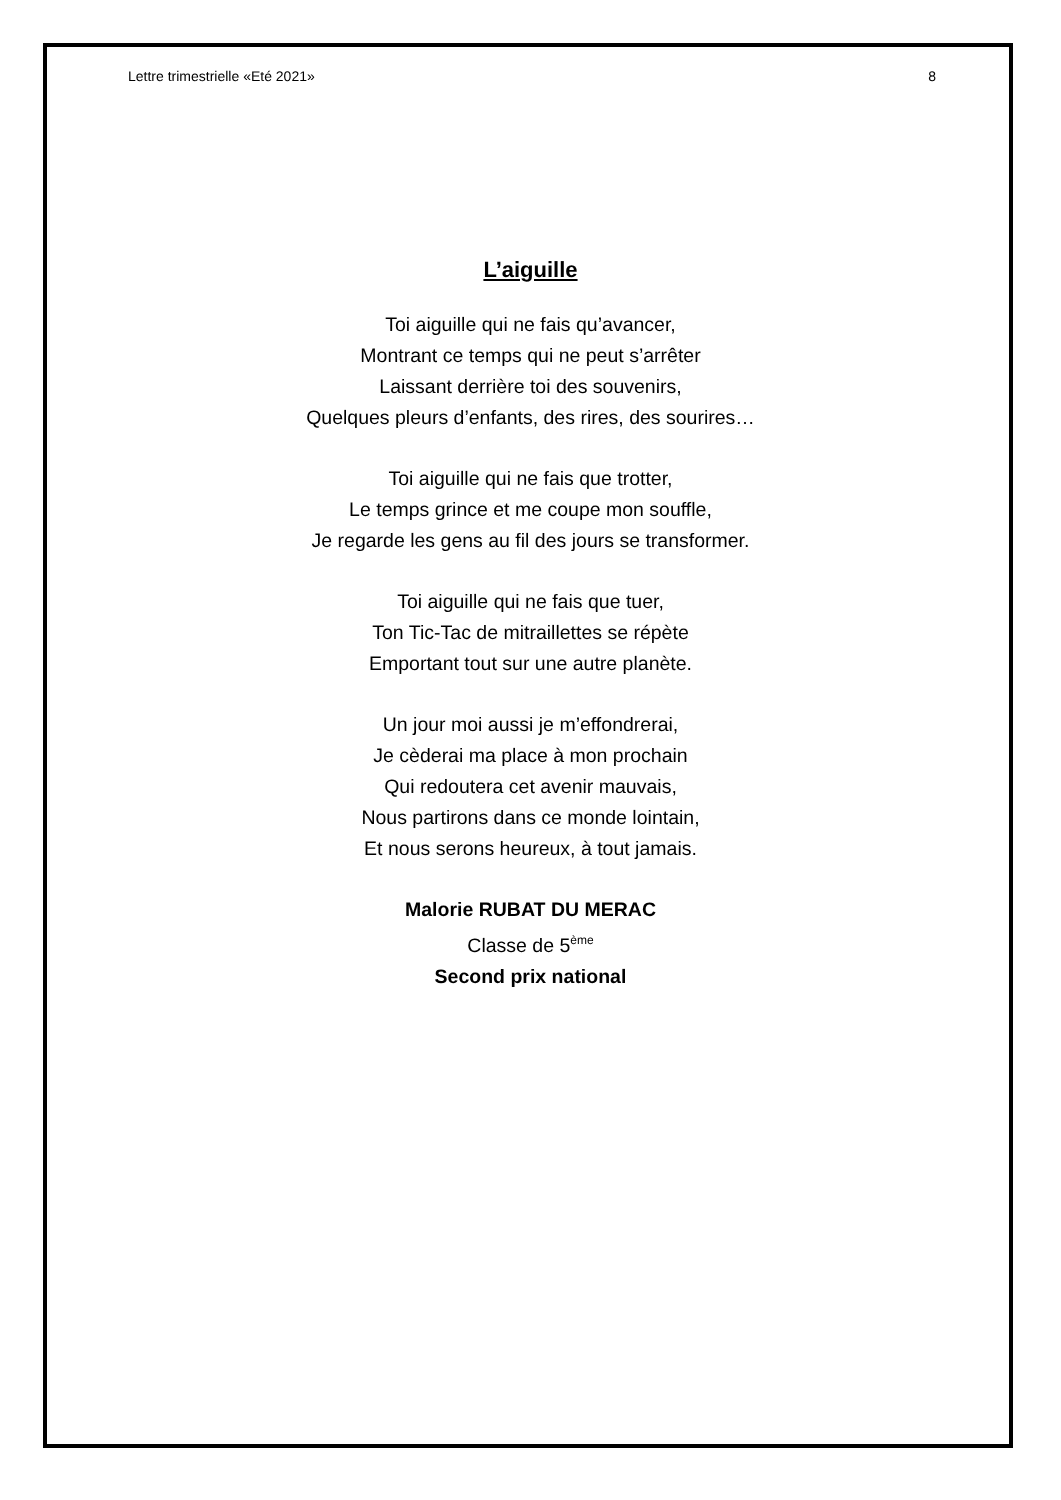Lettre trimestrielle «Eté 2021» 8
L’aiguille
Toi aiguille qui ne fais qu’avancer,
Montrant ce temps qui ne peut s’arrêter
Laissant derrière toi des souvenirs,
Quelques pleurs d’enfants, des rires, des sourires…
Toi aiguille qui ne fais que trotter,
Le temps grince et me coupe mon souffle,
Je regarde les gens au fil des jours se transformer.
Toi aiguille qui ne fais que tuer,
Ton Tic-Tac de mitraillettes se répète
Emportant tout sur une autre planète.
Un jour moi aussi je m’effondrerai,
Je cèderai ma place à mon prochain
Qui redoutera cet avenir mauvais,
Nous partirons dans ce monde lointain,
Et nous serons heureux, à tout jamais.
Malorie RUBAT DU MERAC
Classe de 5<sup>ème</sup>
Second prix national